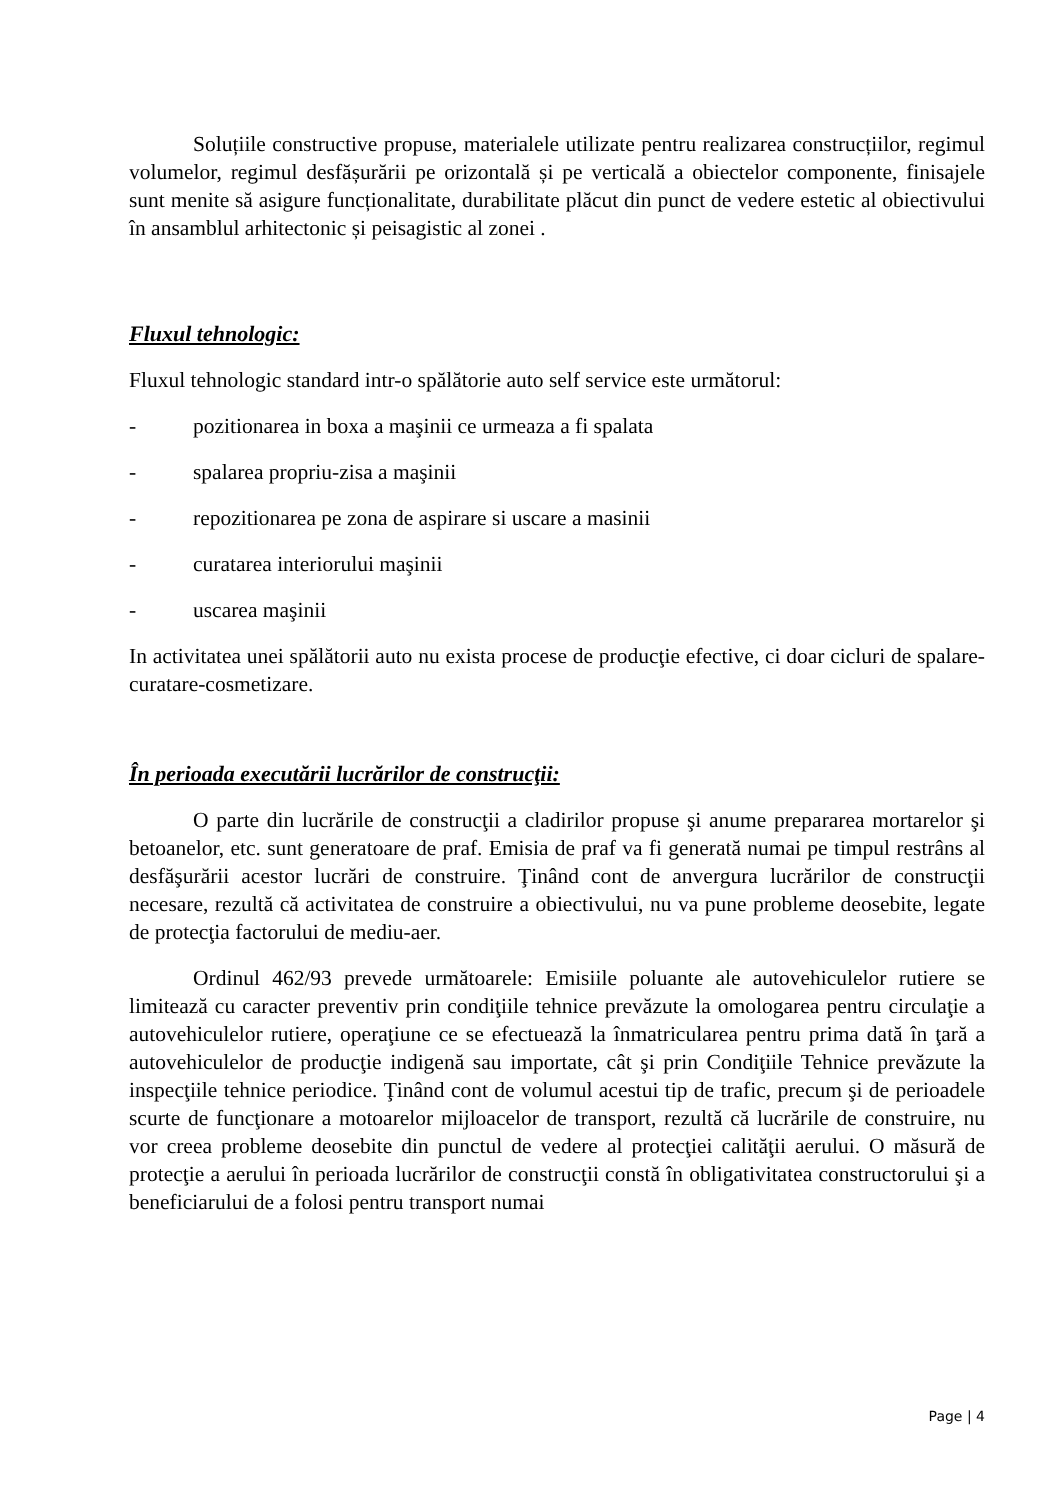Soluțiile constructive propuse, materialele utilizate pentru realizarea construcțiilor, regimul volumelor, regimul desfășurării pe orizontală și pe verticală a obiectelor componente, finisajele sunt menite să asigure funcționalitate, durabilitate plăcut din punct de vedere estetic al obiectivului în ansamblul arhitectonic și peisagistic al zonei .
Fluxul tehnologic:
Fluxul tehnologic standard intr-o spălătorie auto self service este următorul:
- pozitionarea in boxa a maşinii ce urmeaza a fi spalata
- spalarea propriu-zisa a maşinii
- repozitionarea pe zona de aspirare si uscare a masinii
- curatarea interiorului maşinii
- uscarea maşinii
In activitatea unei spălătorii auto nu exista procese de producţie efective, ci doar cicluri de spalare-curatare-cosmetizare.
În perioada executării lucrărilor de construcţii:
O parte din lucrările de construcţii a cladirilor propuse şi anume prepararea mortarelor şi betoanelor, etc. sunt generatoare de praf. Emisia de praf va fi generată numai pe timpul restrâns al desfăşurării acestor lucrări de construire. Ţinând cont de anvergura lucrărilor de construcţii necesare, rezultă că activitatea de construire a obiectivului, nu va pune probleme deosebite, legate de protecţia factorului de mediu-aer.
Ordinul 462/93 prevede următoarele: Emisiile poluante ale autovehiculelor rutiere se limitează cu caracter preventiv prin condiţiile tehnice prevăzute la omologarea pentru circulaţie a autovehiculelor rutiere, operaţiune ce se efectuează la înmatricularea pentru prima dată în ţară a autovehiculelor de producţie indigenă sau importate, cât şi prin Condiţiile Tehnice prevăzute la inspecţiile tehnice periodice. Ţinând cont de volumul acestui tip de trafic, precum şi de perioadele scurte de funcţionare a motoarelor mijloacelor de transport, rezultă că lucrările de construire, nu vor creea probleme deosebite din punctul de vedere al protecţiei calităţii aerului. O măsură de protecţie a aerului în perioada lucrărilor de construcţii constă în obligativitatea constructorului şi a beneficiarului de a folosi pentru transport numai
Page | 4